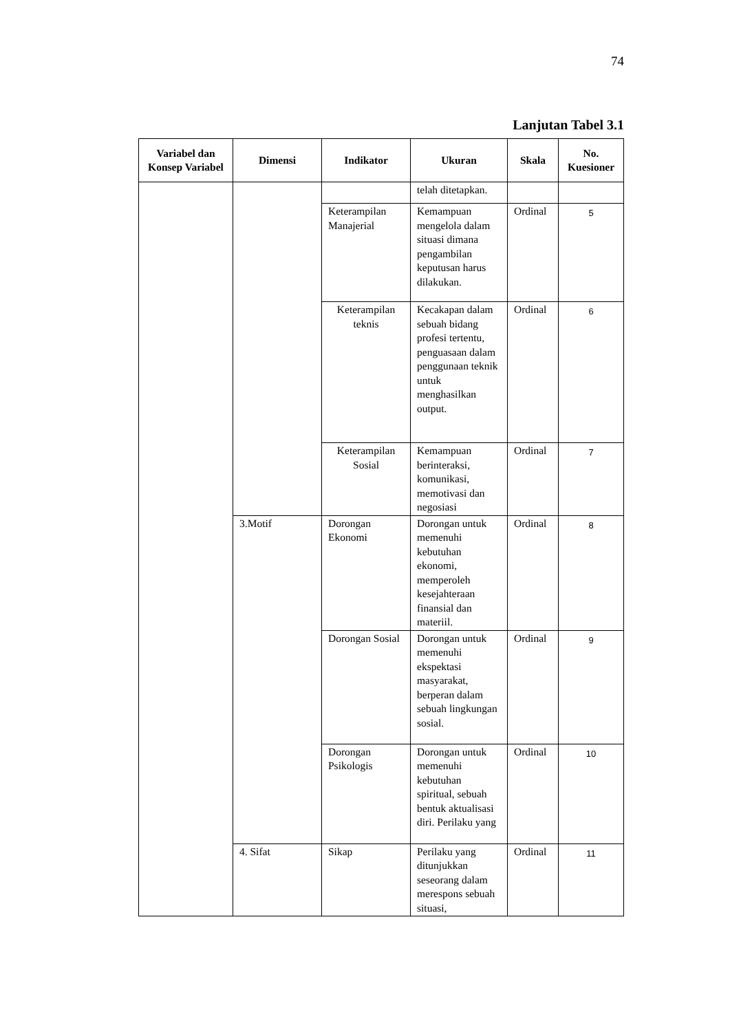74
Lanjutan Tabel 3.1
| Variabel dan Konsep Variabel | Dimensi | Indikator | Ukuran | Skala | No. Kuesioner |
| --- | --- | --- | --- | --- | --- |
| | | | telah ditetapkan. | | |
| | | Keterampilan Manajerial | Kemampuan mengelola dalam situasi dimana pengambilan keputusan harus dilakukan. | Ordinal | 5 |
| | | Keterampilan teknis | Kecakapan dalam sebuah bidang profesi tertentu, penguasaan dalam penggunaan teknik untuk menghasilkan output. | Ordinal | 6 |
| | | Keterampilan Sosial | Kemampuan berinteraksi, komunikasi, memotivasi dan negosiasi | Ordinal | 7 |
| | 3.Motif | Dorongan Ekonomi | Dorongan untuk memenuhi kebutuhan ekonomi, memperoleh kesejahteraan finansial dan materiil. | Ordinal | 8 |
| | | Dorongan Sosial | Dorongan untuk memenuhi ekspektasi masyarakat, berperan dalam sebuah lingkungan sosial. | Ordinal | 9 |
| | | Dorongan Psikologis | Dorongan untuk memenuhi kebutuhan spiritual, sebuah bentuk aktualisasi diri. Perilaku yang | Ordinal | 10 |
| | 4. Sifat | Sikap | Perilaku yang ditunjukkan seseorang dalam merespons sebuah situasi, | Ordinal | 11 |